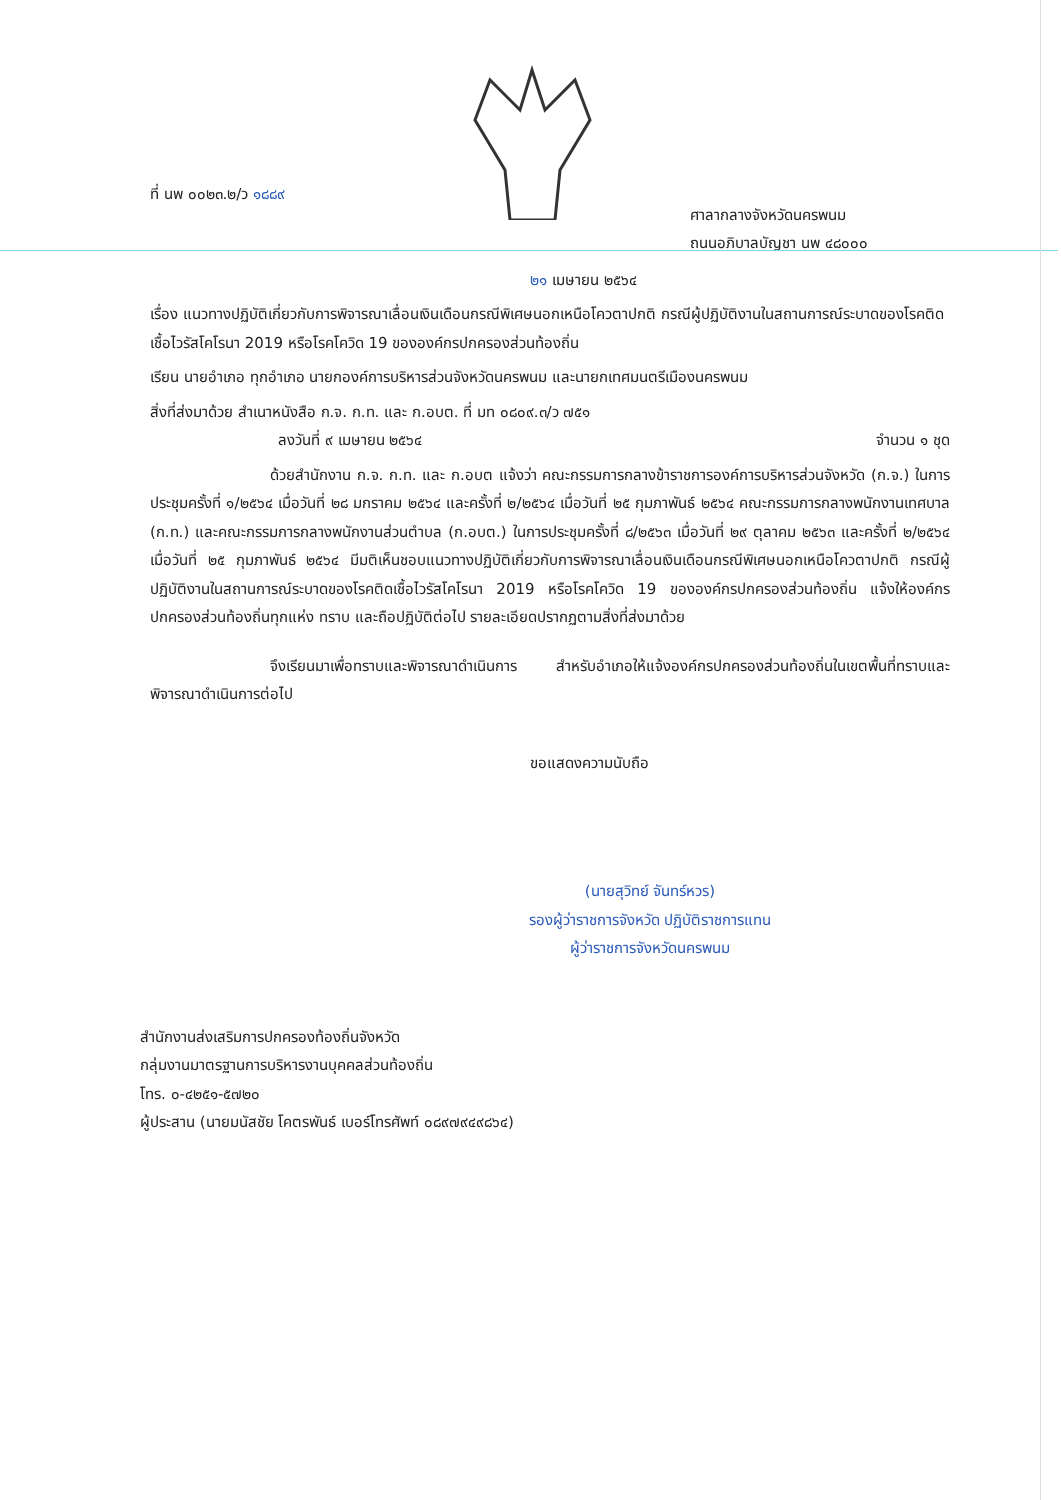ที่ นพ ๐๐๒๓.๒/ว ๑๘๘๙
ศาลากลางจังหวัดนครพนม
ถนนอภิบาลบัญชา นพ ๔๘๐๐๐
๒๑ เมษายน ๒๕๖๔
เรื่อง แนวทางปฏิบัติเกี่ยวกับการพิจารณาเลื่อนเงินเดือนกรณีพิเศษนอกเหนือโควตาปกติ กรณีผู้ปฏิบัติงานในสถานการณ์ระบาดของโรคติดเชื้อไวรัสโคโรนา 2019 หรือโรคโควิด 19 ขององค์กรปกครองส่วนท้องถิ่น
เรียน นายอำเภอ ทุกอำเภอ นายกองค์การบริหารส่วนจังหวัดนครพนม และนายกเทศมนตรีเมืองนครพนม
สิ่งที่ส่งมาด้วย สำเนาหนังสือ ก.จ. ก.ท. และ ก.อบต. ที่ มท ๐๘๐๙.๓/ว ๗๕๑
ลงวันที่ ๙ เมษายน ๒๕๖๔ จำนวน ๑ ชุด
ด้วยสำนักงาน ก.จ. ก.ท. และ ก.อบต แจ้งว่า คณะกรรมการกลางข้าราชการองค์การบริหารส่วนจังหวัด (ก.จ.) ในการประชุมครั้งที่ ๑/๒๕๖๔ เมื่อวันที่ ๒๘ มกราคม ๒๕๖๔ และครั้งที่ ๒/๒๕๖๔ เมื่อวันที่ ๒๕ กุมภาพันธ์ ๒๕๖๔ คณะกรรมการกลางพนักงานเทศบาล (ก.ท.) และคณะกรรมการกลางพนักงานส่วนตำบล (ก.อบต.) ในการประชุมครั้งที่ ๘/๒๕๖๓ เมื่อวันที่ ๒๙ ตุลาคม ๒๕๖๓ และครั้งที่ ๒/๒๕๖๔ เมื่อวันที่ ๒๕ กุมภาพันธ์ ๒๕๖๔ มีมติเห็นชอบแนวทางปฏิบัติเกี่ยวกับการพิจารณาเลื่อนเงินเดือนกรณีพิเศษนอกเหนือโควตาปกติ กรณีผู้ปฏิบัติงานในสถานการณ์ระบาดของโรคติดเชื้อไวรัสโคโรนา 2019 หรือโรคโควิด 19 ขององค์กรปกครองส่วนท้องถิ่น แจ้งให้องค์กรปกครองส่วนท้องถิ่นทุกแห่ง ทราบ และถือปฏิบัติต่อไป รายละเอียดปรากฏตามสิ่งที่ส่งมาด้วย
จึงเรียนมาเพื่อทราบและพิจารณาดำเนินการ สำหรับอำเภอให้แจ้งองค์กรปกครองส่วนท้องถิ่นในเขตพื้นที่ทราบและพิจารณาดำเนินการต่อไป
ขอแสดงความนับถือ
(นายสุวิทย์ จันทร์หวร)
รองผู้ว่าราชการจังหวัด ปฏิบัติราชการแทน
ผู้ว่าราชการจังหวัดนครพนม
สำนักงานส่งเสริมการปกครองท้องถิ่นจังหวัด
กลุ่มงานมาตรฐานการบริหารงานบุคคลส่วนท้องถิ่น
โทร. ๐-๔๒๕๑-๕๗๒๐
ผู้ประสาน (นายมนัสชัย โคตรพันธ์ เบอร์โทรศัพท์ ๐๘๙๗๙๔๙๘๖๔)